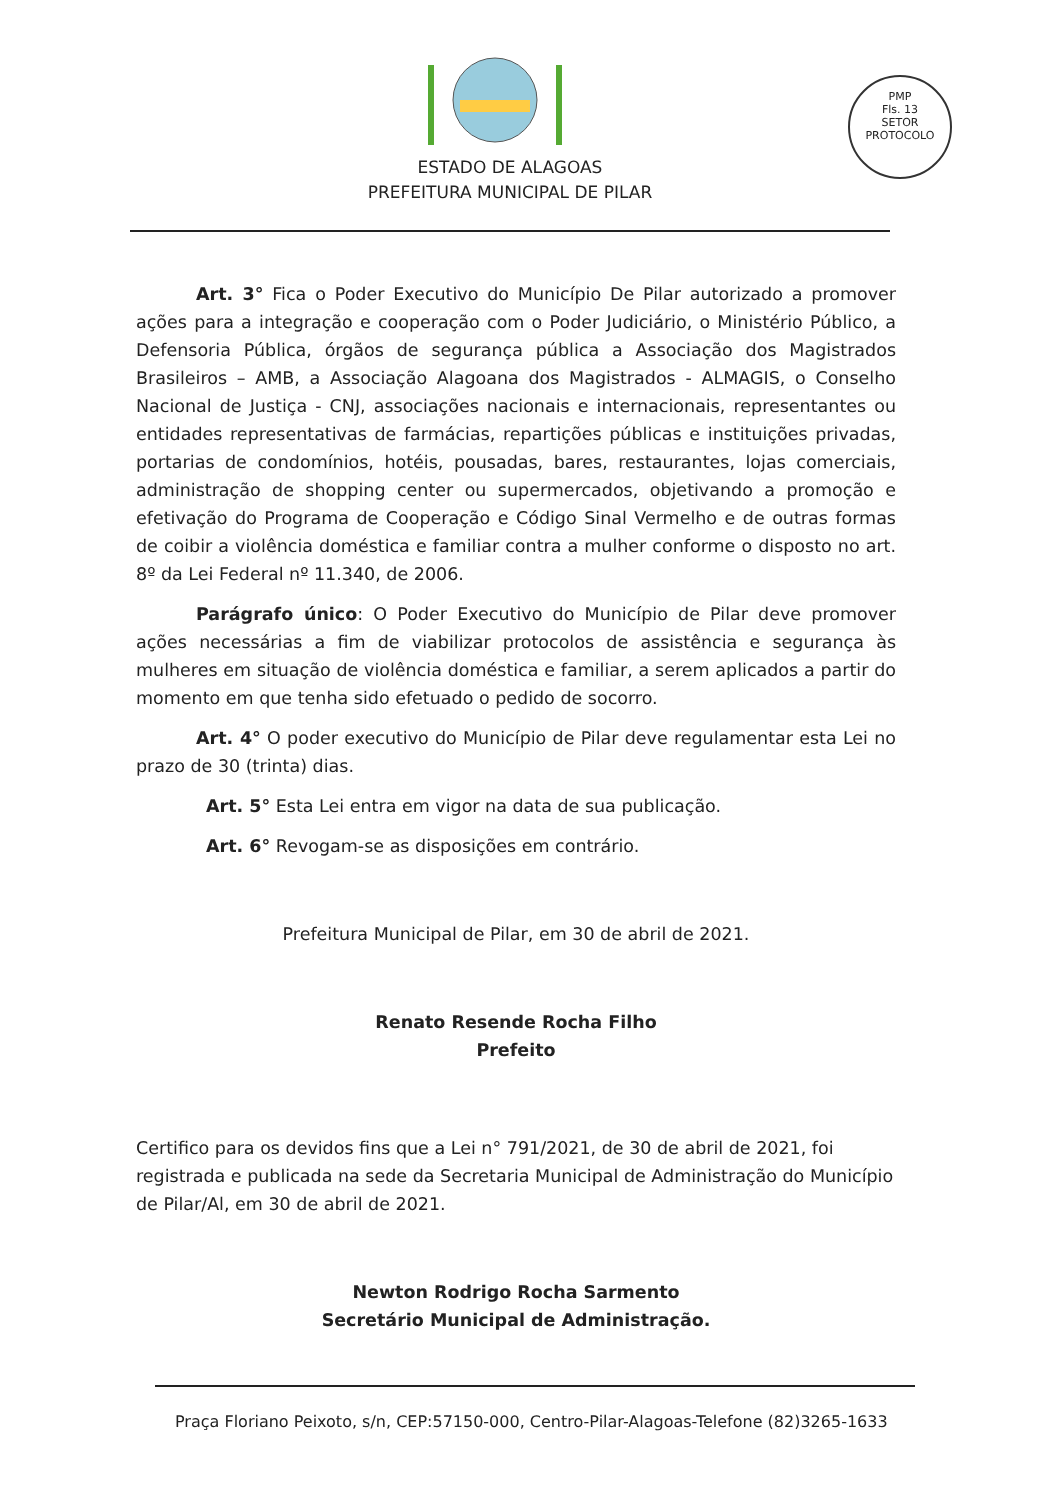PMP
Fls. 13
SETOR PROTOCOLO
ESTADO DE ALAGOAS
PREFEITURA MUNICIPAL DE PILAR
Art. 3° Fica o Poder Executivo do Município De Pilar autorizado a promover ações para a integração e cooperação com o Poder Judiciário, o Ministério Público, a Defensoria Pública, órgãos de segurança pública a Associação dos Magistrados Brasileiros – AMB, a Associação Alagoana dos Magistrados - ALMAGIS, o Conselho Nacional de Justiça - CNJ, associações nacionais e internacionais, representantes ou entidades representativas de farmácias, repartições públicas e instituições privadas, portarias de condomínios, hotéis, pousadas, bares, restaurantes, lojas comerciais, administração de shopping center ou supermercados, objetivando a promoção e efetivação do Programa de Cooperação e Código Sinal Vermelho e de outras formas de coibir a violência doméstica e familiar contra a mulher conforme o disposto no art. 8º da Lei Federal nº 11.340, de 2006.
Parágrafo único: O Poder Executivo do Município de Pilar deve promover ações necessárias a fim de viabilizar protocolos de assistência e segurança às mulheres em situação de violência doméstica e familiar, a serem aplicados a partir do momento em que tenha sido efetuado o pedido de socorro.
Art. 4° O poder executivo do Município de Pilar deve regulamentar esta Lei no prazo de 30 (trinta) dias.
Art. 5° Esta Lei entra em vigor na data de sua publicação.
Art. 6° Revogam-se as disposições em contrário.
Prefeitura Municipal de Pilar, em 30 de abril de 2021.
Renato Resende Rocha Filho
Prefeito
Certifico para os devidos fins que a Lei n° 791/2021, de 30 de abril de 2021, foi registrada e publicada na sede da Secretaria Municipal de Administração do Município de Pilar/Al, em 30 de abril de 2021.
Newton Rodrigo Rocha Sarmento
Secretário Municipal de Administração.
Praça Floriano Peixoto, s/n, CEP:57150-000, Centro-Pilar-Alagoas-Telefone (82)3265-1633